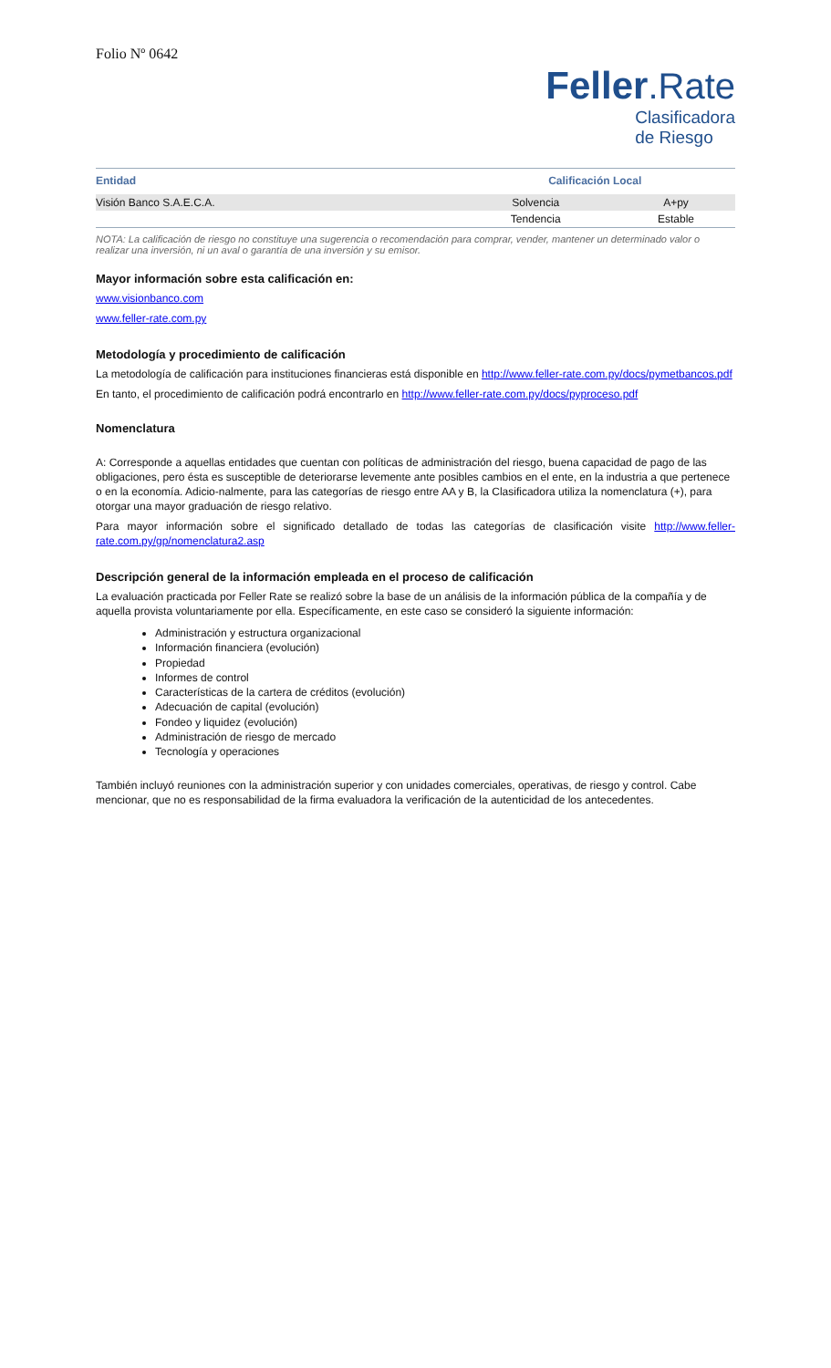Folio Nº 0642
Feller.Rate
Clasificadora
de Riesgo
| Entidad | Calificación Local | |
| --- | --- | --- |
| Visión Banco S.A.E.C.A. | Solvencia | A+py |
| | Tendencia | Estable |
NOTA: La calificación de riesgo no constituye una sugerencia o recomendación para comprar, vender, mantener un determinado valor o realizar una inversión, ni un aval o garantía de una inversión y su emisor.
Mayor información sobre esta calificación en:
www.visionbanco.com
www.feller-rate.com.py
Metodología y procedimiento de calificación
La metodología de calificación para instituciones financieras está disponible en http://www.feller-rate.com.py/docs/pymetbancos.pdf
En tanto, el procedimiento de calificación podrá encontrarlo en http://www.feller-rate.com.py/docs/pyproceso.pdf
Nomenclatura
A: Corresponde a aquellas entidades que cuentan con políticas de administración del riesgo, buena capacidad de pago de las obligaciones, pero ésta es susceptible de deteriorarse levemente ante posibles cambios en el ente, en la industria a que pertenece o en la economía. Adicio-nalmente, para las categorías de riesgo entre AA y B, la Clasificadora utiliza la nomenclatura (+), para otorgar una mayor graduación de riesgo relativo.
Para mayor información sobre el significado detallado de todas las categorías de clasificación visite http://www.feller-rate.com.py/gp/nomenclatura2.asp
Descripción general de la información empleada en el proceso de calificación
La evaluación practicada por Feller Rate se realizó sobre la base de un análisis de la información pública de la compañía y de aquella provista voluntariamente por ella. Específicamente, en este caso se consideró la siguiente información:
Administración y estructura organizacional
Información financiera (evolución)
Propiedad
Informes de control
Características de la cartera de créditos (evolución)
Adecuación de capital (evolución)
Fondeo y liquidez (evolución)
Administración de riesgo de mercado
Tecnología y operaciones
También incluyó reuniones con la administración superior y con unidades comerciales, operativas, de riesgo y control. Cabe mencionar, que no es responsabilidad de la firma evaluadora la verificación de la autenticidad de los antecedentes.